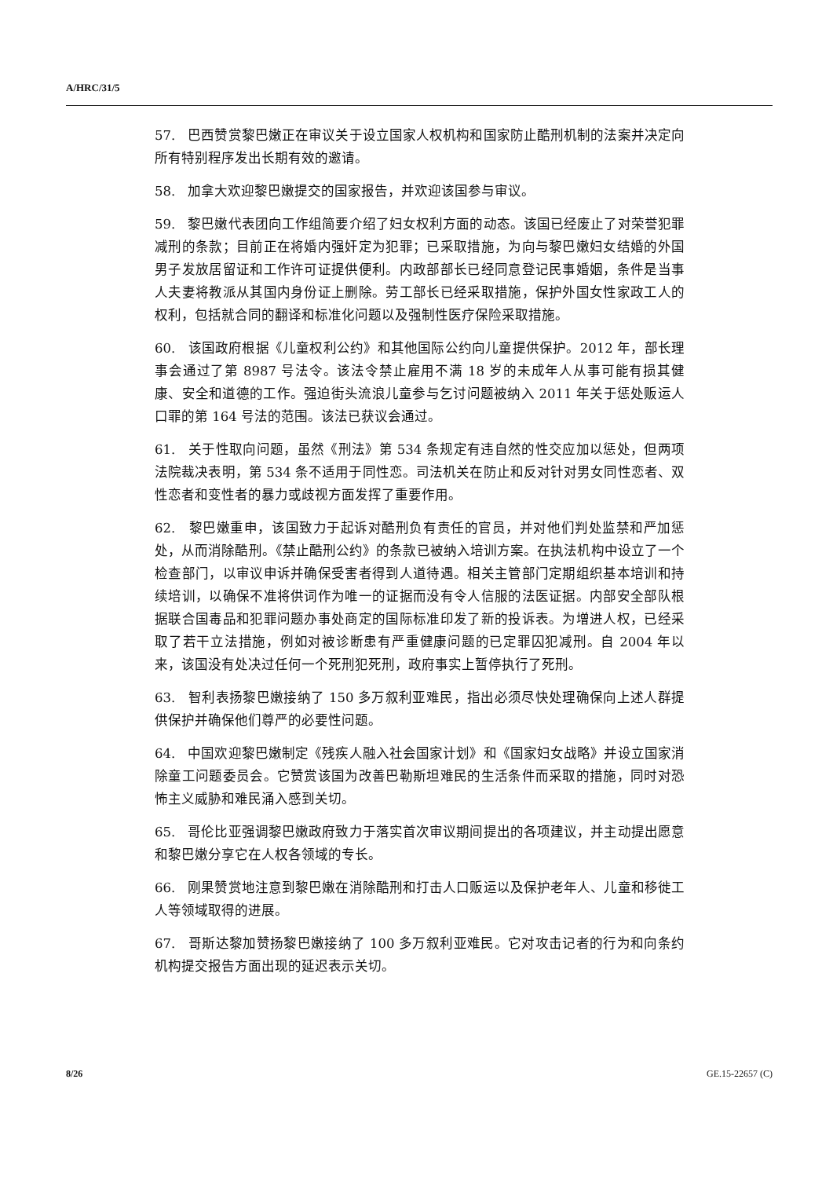A/HRC/31/5
57. 巴西赞赏黎巴嫩正在审议关于设立国家人权机构和国家防止酷刑机制的法案并决定向所有特别程序发出长期有效的邀请。
58. 加拿大欢迎黎巴嫩提交的国家报告，并欢迎该国参与审议。
59. 黎巴嫩代表团向工作组简要介绍了妇女权利方面的动态。该国已经废止了对荣誉犯罪减刑的条款；目前正在将婚内强奸定为犯罪；已采取措施，为向与黎巴嫩妇女结婚的外国男子发放居留证和工作许可证提供便利。内政部部长已经同意登记民事婚姻，条件是当事人夫妻将教派从其国内身份证上删除。劳工部长已经采取措施，保护外国女性家政工人的权利，包括就合同的翻译和标准化问题以及强制性医疗保险采取措施。
60. 该国政府根据《儿童权利公约》和其他国际公约向儿童提供保护。2012 年，部长理事会通过了第 8987 号法令。该法令禁止雇用不满 18 岁的未成年人从事可能有损其健康、安全和道德的工作。强迫街头流浪儿童参与乞讨问题被纳入 2011 年关于惩处贩运人口罪的第 164 号法的范围。该法已获议会通过。
61. 关于性取向问题，虽然《刑法》第 534 条规定有违自然的性交应加以惩处，但两项法院裁决表明，第 534 条不适用于同性恋。司法机关在防止和反对针对男女同性恋者、双性恋者和变性者的暴力或歧视方面发挥了重要作用。
62. 黎巴嫩重申，该国致力于起诉对酷刑负有责任的官员，并对他们判处监禁和严加惩处，从而消除酷刑。《禁止酷刑公约》的条款已被纳入培训方案。在执法机构中设立了一个检查部门，以审议申诉并确保受害者得到人道待遇。相关主管部门定期组织基本培训和持续培训，以确保不准将供词作为唯一的证据而没有令人信服的法医证据。内部安全部队根据联合国毒品和犯罪问题办事处商定的国际标准印发了新的投诉表。为增进人权，已经采取了若干立法措施，例如对被诊断患有严重健康问题的已定罪囚犯减刑。自 2004 年以来，该国没有处决过任何一个死刑犯死刑，政府事实上暂停执行了死刑。
63. 智利表扬黎巴嫩接纳了 150 多万叙利亚难民，指出必须尽快处理确保向上述人群提供保护并确保他们尊严的必要性问题。
64. 中国欢迎黎巴嫩制定《残疾人融入社会国家计划》和《国家妇女战略》并设立国家消除童工问题委员会。它赞赏该国为改善巴勒斯坦难民的生活条件而采取的措施，同时对恐怖主义威胁和难民涌入感到关切。
65. 哥伦比亚强调黎巴嫩政府致力于落实首次审议期间提出的各项建议，并主动提出愿意和黎巴嫩分享它在人权各领域的专长。
66. 刚果赞赏地注意到黎巴嫩在消除酷刑和打击人口贩运以及保护老年人、儿童和移徙工人等领域取得的进展。
67. 哥斯达黎加赞扬黎巴嫩接纳了 100 多万叙利亚难民。它对攻击记者的行为和向条约机构提交报告方面出现的延迟表示关切。
8/26 GE.15-22657 (C)